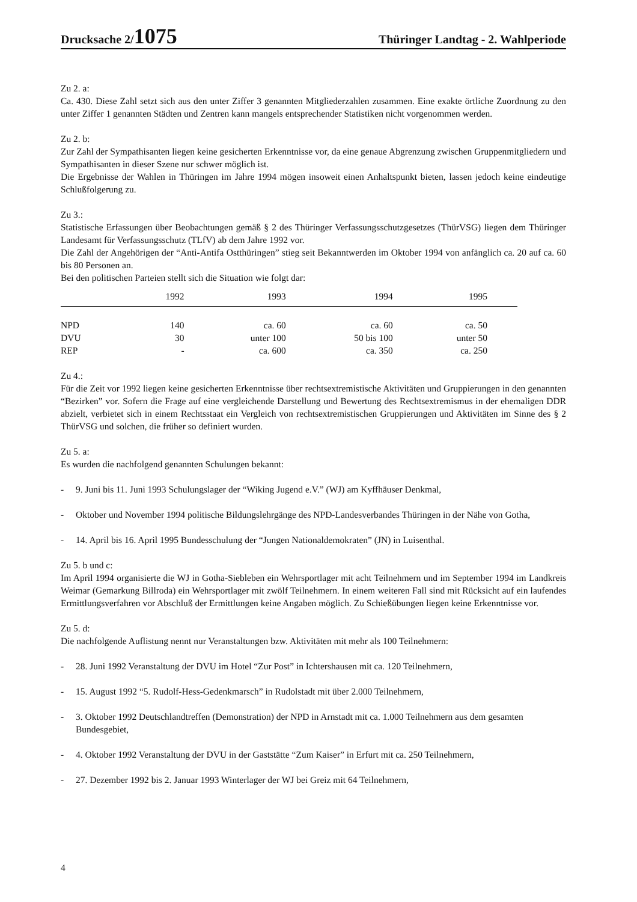Drucksache 2/1075
Thüringer Landtag - 2. Wahlperiode
Zu 2. a:
Ca. 430. Diese Zahl setzt sich aus den unter Ziffer 3 genannten Mitgliederzahlen zusammen. Eine exakte örtliche Zuordnung zu den unter Ziffer 1 genannten Städten und Zentren kann mangels entsprechender Statistiken nicht vorgenommen werden.
Zu 2. b:
Zur Zahl der Sympathisanten liegen keine gesicherten Erkenntnisse vor, da eine genaue Abgrenzung zwischen Gruppenmitgliedern und Sympathisanten in dieser Szene nur schwer möglich ist.
Die Ergebnisse der Wahlen in Thüringen im Jahre 1994 mögen insoweit einen Anhaltspunkt bieten, lassen jedoch keine eindeutige Schlußfolgerung zu.
Zu 3.:
Statistische Erfassungen über Beobachtungen gemäß § 2 des Thüringer Verfassungsschutzgesetzes (ThürVSG) liegen dem Thüringer Landesamt für Verfassungsschutz (TLfV) ab dem Jahre 1992 vor.
Die Zahl der Angehörigen der “Anti-Antifa Ostthüringen” stieg seit Bekanntwerden im Oktober 1994 von anfänglich ca. 20 auf ca. 60 bis 80 Personen an.
Bei den politischen Parteien stellt sich die Situation wie folgt dar:
| | 1992 | 1993 | 1994 | 1995 |
| --- | --- | --- | --- | --- |
| NPD | 140 | ca. 60 | ca. 60 | ca. 50 |
| DVU | 30 | unter 100 | 50 bis 100 | unter 50 |
| REP | - | ca. 600 | ca. 350 | ca. 250 |
Zu 4.:
Für die Zeit vor 1992 liegen keine gesicherten Erkenntnisse über rechtsextremistische Aktivitäten und Gruppierungen in den genannten “Bezirken” vor. Sofern die Frage auf eine vergleichende Darstellung und Bewertung des Rechtsextremismus in der ehemaligen DDR abzielt, verbietet sich in einem Rechtsstaat ein Vergleich von rechtsextremistischen Gruppierungen und Aktivitäten im Sinne des § 2 ThürVSG und solchen, die früher so definiert wurden.
Zu 5. a:
Es wurden die nachfolgend genannten Schulungen bekannt:
- 9. Juni bis 11. Juni 1993 Schulungslager der “Wiking Jugend e.V.” (WJ) am Kyffhäuser Denkmal,
- Oktober und November 1994 politische Bildungslehrgänge des NPD-Landesverbandes Thüringen in der Nähe von Gotha,
- 14. April bis 16. April 1995 Bundesschulung der “Jungen Nationaldemokraten” (JN) in Luisenthal.
Zu 5. b und c:
Im April 1994 organisierte die WJ in Gotha-Siebleben ein Wehrsportlager mit acht Teilnehmern und im September 1994 im Landkreis Weimar (Gemarkung Billroda) ein Wehrsportlager mit zwölf Teilnehmern. In einem weiteren Fall sind mit Rücksicht auf ein laufendes Ermittlungsverfahren vor Abschluß der Ermittlungen keine Angaben möglich. Zu Schießübungen liegen keine Erkenntnisse vor.
Zu 5. d:
Die nachfolgende Auflistung nennt nur Veranstaltungen bzw. Aktivitäten mit mehr als 100 Teilnehmern:
- 28. Juni 1992 Veranstaltung der DVU im Hotel “Zur Post” in Ichtershausen mit ca. 120 Teilnehmern,
- 15. August 1992 “5. Rudolf-Hess-Gedenkmarsch” in Rudolstadt mit über 2.000 Teilnehmern,
- 3. Oktober 1992 Deutschlandtreffen (Demonstration) der NPD in Arnstadt mit ca. 1.000 Teilnehmern aus dem gesamten Bundesgebiet,
- 4. Oktober 1992 Veranstaltung der DVU in der Gaststätte “Zum Kaiser” in Erfurt mit ca. 250 Teilnehmern,
- 27. Dezember 1992 bis 2. Januar 1993 Winterlager der WJ bei Greiz mit 64 Teilnehmern,
4